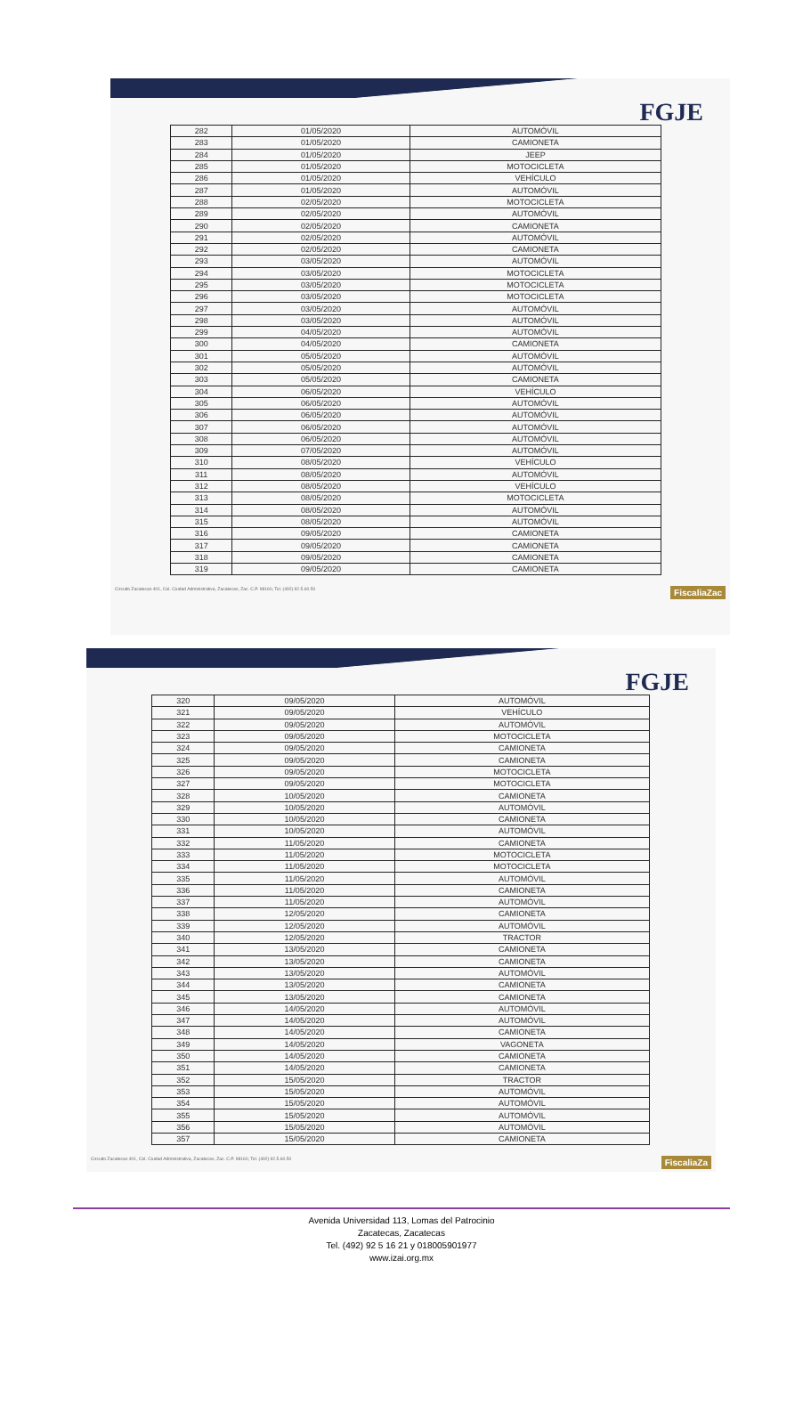FGJE
| 282 | 01/05/2020 | AUTOMÓVIL |
| 283 | 01/05/2020 | CAMIONETA |
| 284 | 01/05/2020 | JEEP |
| 285 | 01/05/2020 | MOTOCICLETA |
| 286 | 01/05/2020 | VEHÍCULO |
| 287 | 01/05/2020 | AUTOMÓVIL |
| 288 | 02/05/2020 | MOTOCICLETA |
| 289 | 02/05/2020 | AUTOMÓVIL |
| 290 | 02/05/2020 | CAMIONETA |
| 291 | 02/05/2020 | AUTOMÓVIL |
| 292 | 02/05/2020 | CAMIONETA |
| 293 | 03/05/2020 | AUTOMÓVIL |
| 294 | 03/05/2020 | MOTOCICLETA |
| 295 | 03/05/2020 | MOTOCICLETA |
| 296 | 03/05/2020 | MOTOCICLETA |
| 297 | 03/05/2020 | AUTOMÓVIL |
| 298 | 03/05/2020 | AUTOMÓVIL |
| 299 | 04/05/2020 | AUTOMÓVIL |
| 300 | 04/05/2020 | CAMIONETA |
| 301 | 05/05/2020 | AUTOMÓVIL |
| 302 | 05/05/2020 | AUTOMÓVIL |
| 303 | 05/05/2020 | CAMIONETA |
| 304 | 06/05/2020 | VEHÍCULO |
| 305 | 06/05/2020 | AUTOMÓVIL |
| 306 | 06/05/2020 | AUTOMÓVIL |
| 307 | 06/05/2020 | AUTOMÓVIL |
| 308 | 06/05/2020 | AUTOMÓVIL |
| 309 | 07/05/2020 | AUTOMÓVIL |
| 310 | 08/05/2020 | VEHÍCULO |
| 311 | 08/05/2020 | AUTOMÓVIL |
| 312 | 08/05/2020 | VEHÍCULO |
| 313 | 08/05/2020 | MOTOCICLETA |
| 314 | 08/05/2020 | AUTOMÓVIL |
| 315 | 08/05/2020 | AUTOMÓVIL |
| 316 | 09/05/2020 | CAMIONETA |
| 317 | 09/05/2020 | CAMIONETA |
| 318 | 09/05/2020 | CAMIONETA |
| 319 | 09/05/2020 | CAMIONETA |
Circuito Zacatecas 401, Col. Ciudad Administrativa, Zacatecas, Zac. C.P. 98160, Tel. (492) 92.5.60.50 FiscaliaZac
FGJE
| 320 | 09/05/2020 | AUTOMÓVIL |
| 321 | 09/05/2020 | VEHÍCULO |
| 322 | 09/05/2020 | AUTOMÓVIL |
| 323 | 09/05/2020 | MOTOCICLETA |
| 324 | 09/05/2020 | CAMIONETA |
| 325 | 09/05/2020 | CAMIONETA |
| 326 | 09/05/2020 | MOTOCICLETA |
| 327 | 09/05/2020 | MOTOCICLETA |
| 328 | 10/05/2020 | CAMIONETA |
| 329 | 10/05/2020 | AUTOMÓVIL |
| 330 | 10/05/2020 | CAMIONETA |
| 331 | 10/05/2020 | AUTOMÓVIL |
| 332 | 11/05/2020 | CAMIONETA |
| 333 | 11/05/2020 | MOTOCICLETA |
| 334 | 11/05/2020 | MOTOCICLETA |
| 335 | 11/05/2020 | AUTOMÓVIL |
| 336 | 11/05/2020 | CAMIONETA |
| 337 | 11/05/2020 | AUTOMÓVIL |
| 338 | 12/05/2020 | CAMIONETA |
| 339 | 12/05/2020 | AUTOMÓVIL |
| 340 | 12/05/2020 | TRACTOR |
| 341 | 13/05/2020 | CAMIONETA |
| 342 | 13/05/2020 | CAMIONETA |
| 343 | 13/05/2020 | AUTOMÓVIL |
| 344 | 13/05/2020 | CAMIONETA |
| 345 | 13/05/2020 | CAMIONETA |
| 346 | 14/05/2020 | AUTOMÓVIL |
| 347 | 14/05/2020 | AUTOMÓVIL |
| 348 | 14/05/2020 | CAMIONETA |
| 349 | 14/05/2020 | VAGONETA |
| 350 | 14/05/2020 | CAMIONETA |
| 351 | 14/05/2020 | CAMIONETA |
| 352 | 15/05/2020 | TRACTOR |
| 353 | 15/05/2020 | AUTOMÓVIL |
| 354 | 15/05/2020 | AUTOMÓVIL |
| 355 | 15/05/2020 | AUTOMÓVIL |
| 356 | 15/05/2020 | AUTOMÓVIL |
| 357 | 15/05/2020 | CAMIONETA |
Circuito Zacatecas 401, Col. Ciudad Administrativa, Zacatecas, Zac. C.P. 98160, Tel. (492) 92.5.60.50 FiscaliaZa
Avenida Universidad 113, Lomas del Patrocinio
Zacatecas, Zacatecas
Tel. (492) 92 5 16 21 y 018005901977
www.izai.org.mx